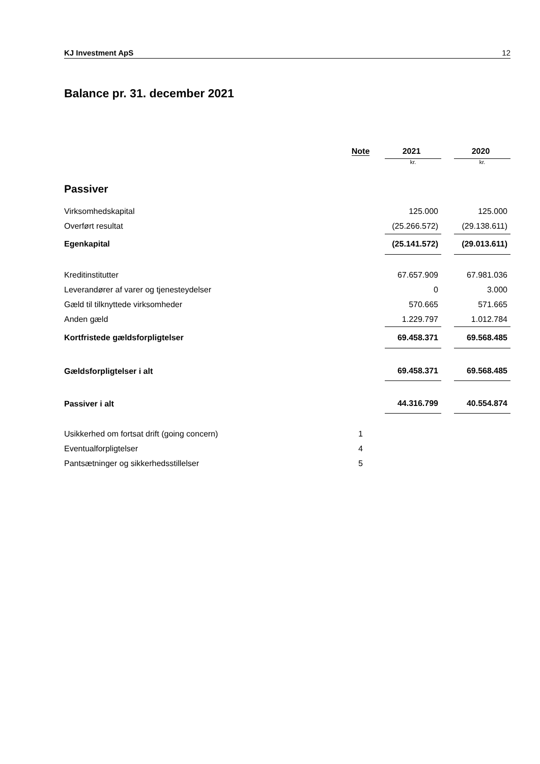KJ Investment ApS 12
Balance pr. 31. december 2021
| | Note | | 2021 | | 2020 |
| --- | --- | --- | --- | --- | --- |
| | | | kr. | | kr. |
| Passiver | | | | | |
| Virksomhedskapital | | | 125.000 | | 125.000 |
| Overført resultat | | | (25.266.572) | | (29.138.611) |
| Egenkapital | | | (25.141.572) | | (29.013.611) |
| Kreditinstitutter | | | 67.657.909 | | 67.981.036 |
| Leverandører af varer og tjenesteydelser | | | 0 | | 3.000 |
| Gæld til tilknyttede virksomheder | | | 570.665 | | 571.665 |
| Anden gæld | | | 1.229.797 | | 1.012.784 |
| Kortfristede gældsforpligtelser | | | 69.458.371 | | 69.568.485 |
| Gældsforpligtelser i alt | | | 69.458.371 | | 69.568.485 |
| Passiver i alt | | | 44.316.799 | | 40.554.874 |
| Usikkerhed om fortsat drift (going concern) | 1 | | | | |
| Eventualforpligtelser | 4 | | | | |
| Pantsætninger og sikkerhedsstillelser | 5 | | | | |